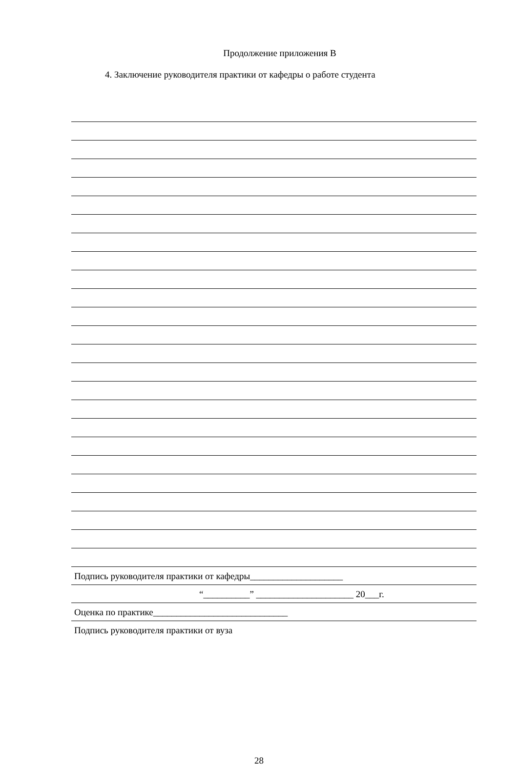Продолжение приложения В
4. Заключение руководителя практики от кафедры о работе студента
Подпись руководителя практики от кафедры____________________
“__________” _____________________ 20___г.
Оценка по практике_____________________________
Подпись руководителя практики от вуза
28